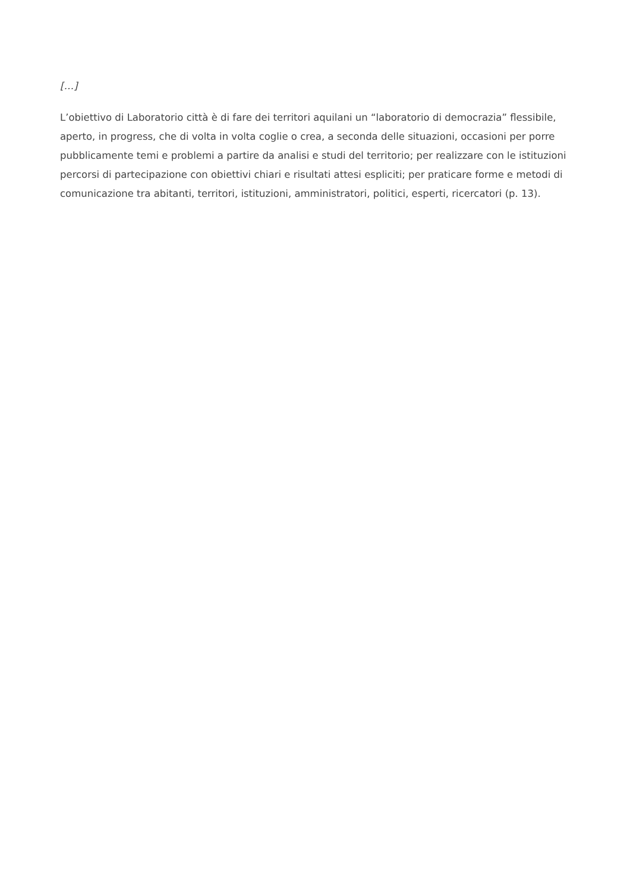[…]
L’obiettivo di Laboratorio città è di fare dei territori aquilani un “laboratorio di democrazia” flessibile, aperto, in progress, che di volta in volta coglie o crea, a seconda delle situazioni, occasioni per porre pubblicamente temi e problemi a partire da analisi e studi del territorio; per realizzare con le istituzioni percorsi di partecipazione con obiettivi chiari e risultati attesi espliciti; per praticare forme e metodi di comunicazione tra abitanti, territori, istituzioni, amministratori, politici, esperti, ricercatori (p. 13).